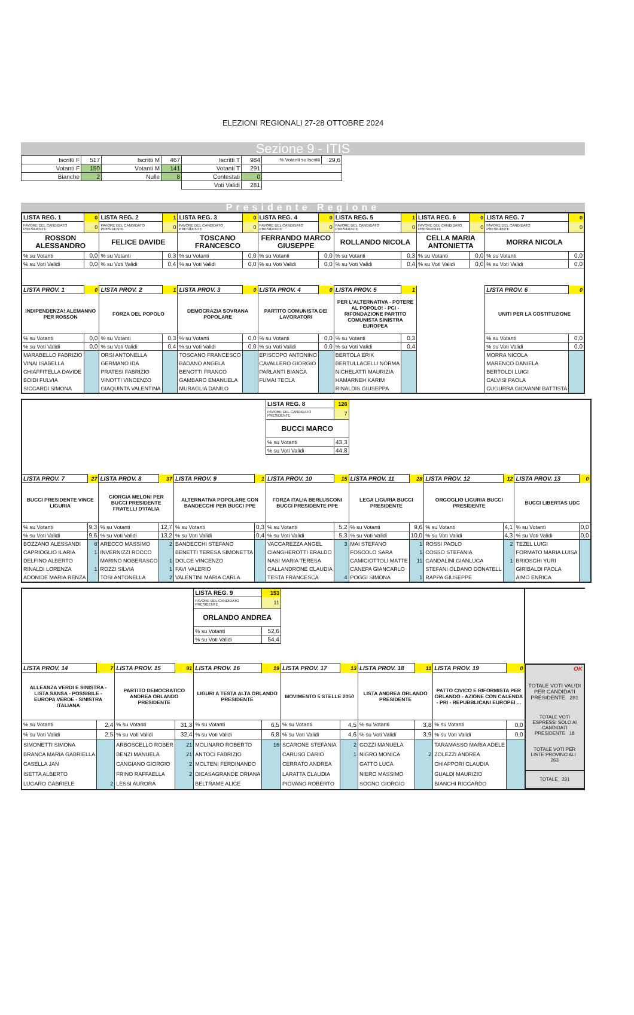ELEZIONI REGIONALI 27-28 OTTOBRE 2024
Sezione 9 - ITIS
| Iscritti F | 517 | Iscritti M | 467 | Iscritti T | 984 | % Votanti su Iscritti | 29,6 |
| Votanti F | 150 | Votanti M | 141 | Votanti T | 291 | | |
| Bianche | 2 | Nulle | 8 | Contestati | 0 | | |
| | | | | Voti Validi | 281 | | |
Presidente Regione
| LISTA REG. 1 | 0 | LISTA REG. 2 | 1 | LISTA REG. 3 | 0 | LISTA REG. 4 | 0 | LISTA REG. 5 | 1 | LISTA REG. 6 | 0 | LISTA REG. 7 | 0 |
| FAVORE DEL CANDIDATO PRESIDENTE | 0 | FAVORE DEL CANDIDATO PRESIDENTE | 0 | FAVORE DEL CANDIDATO PRESIDENTE | 0 | FAVORE DEL CANDIDATO PRESIDENTE | 0 | FAVORE DEL CANDIDATO PRESIDENTE | 0 | FAVORE DEL CANDIDATO PRESIDENTE | 0 | FAVORE DEL CANDIDATO PRESIDENTE | 0 |
| ROSSON ALESSANDRO | | FELICE DAVIDE | | TOSCANO FRANCESCO | | FERRANDO MARCO GIUSEPPE | | ROLLANDO NICOLA | | CELLA MARIA ANTONIETTA | | MORRA NICOLA | |
| % su Votanti | 0,0 | % su Votanti | 0,3 | % su Votanti | 0,0 | % su Votanti | 0,0 | % su Votanti | 0,3 | % su Votanti | 0,0 | % su Votanti | 0,0 |
| % su Voti Validi | 0,0 | % su Voti Validi | 0,4 | % su Voti Validi | 0,0 | % su Voti Validi | 0,0 | % su Voti Validi | 0,4 | % su Voti Validi | 0,0 | % su Voti Validi | 0,0 |
| LISTA PROV. 1 | 0 | LISTA PROV. 2 | 1 | LISTA PROV. 3 | 0 | LISTA PROV. 4 | 0 | LISTA PROV. 5 | 1 | | | LISTA PROV. 6 | 0 |
| INDIPENDENZA! ALEMANNO PER ROSSON | | FORZA DEL POPOLO | | DEMOCRAZIA SOVRANA POPOLARE | | PARTITO COMUNISTA DEI LAVORATORI | | PER L'ALTERNATIVA - POTERE AL POPOLO! - PCI - RIFONDAZIONE PARTITO COMUNISTA SINISTRA EUROPEA | | | | UNITI PER LA COSTITUZIONE | |
| % su Votanti | 0,0 | % su Votanti | 0,3 | % su Votanti | 0,0 | % su Votanti | 0,0 | % su Votanti | 0,3 | | | % su Votanti | 0,0 |
| % su Voti Validi | 0,0 | % su Voti Validi | 0,4 | % su Voti Validi | 0,0 | % su Voti Validi | 0,0 | % su Voti Validi | 0,4 | | | % su Voti Validi | 0,0 |
| MARABELLO FABRIZIO | | ORSI ANTONELLA | | TOSCANO FRANCESCO | | EPISCOPO ANTONINO | | BERTOLA ERIK | | | | MORRA NICOLA | |
| VINAI ISABELLA | | GERMANO IDA | | BADANO ANGELA | | CAVALLERO GIORGIO | | BERTULLACELLI NORMA | | | | MARENCO DANIELA | |
| CHIAFFITELLA DAVIDE | | PRATESI FABRIZIO | | BENOTTI FRANCO | | PARLANTI BIANCA | | NICHELATTI MAURIZIA | | | | BERTOLDI LUIGI | |
| BOIDI FULVIA | | VINOTTI VINCENZO | | GAMBARO EMANUELA | | FUMAI TECLA | | HAMARNEH KARIM | | | | CALVISI PAOLA | |
| SICCARDI SIMONA | | GIAQUINTA VALENTINA | | MURAGLIA DANILO | | | | RINALDIS GIUSEPPA | | | | CUGURRA GIOVANNI BATTISTA | |
| | | | | | | LISTA REG. 8 | 126 | | | | | | |
| | | | | | | FAVORE DEL CANDIDATO PRESIDENTE | 7 | | | | | | |
| | | | | | | BUCCI MARCO | | | | | | | |
| | | | | | | % su Votanti | 43,3 | | | | | | |
| | | | | | | % su Voti Validi | 44,8 | | | | | | |
| LISTA PROV. 7 | 27 | LISTA PROV. 8 | 37 | LISTA PROV. 9 | 1 | LISTA PROV. 10 | 15 | LISTA PROV. 11 | 28 | LISTA PROV. 12 | 12 | LISTA PROV. 13 | 0 |
| BUCCI PRESIDENTE VINCE LIGURIA | | GIORGIA MELONI PER BUCCI PRESIDENTE FRATELLI D'ITALIA | | ALTERNATIVA POPOLARE CON BANDECCHI PER BUCCI PPE | | FORZA ITALIA BERLUSCONI BUCCI PRESIDENTE PPE | | LEGA LIGURIA BUCCI PRESIDENTE | | ORGOGLIO LIGURIA BUCCI PRESIDENTE | | BUCCI LIBERTAS UDC | |
| % su Votanti | 9,3 | % su Votanti | 12,7 | % su Votanti | 0,3 | % su Votanti | 5,2 | % su Votanti | 9,6 | % su Votanti | 4,1 | % su Votanti | 0,0 |
| % su Voti Validi | 9,6 | % su Voti Validi | 13,2 | % su Voti Validi | 0,4 | % su Voti Validi | 5,3 | % su Voti Validi | 10,0 | % su Voti Validi | 4,3 | % su Voti Validi | 0,0 |
| BOZZANO ALESSANDI | 6 | ARECCO MASSIMO | 2 | BANDECCHI STEFANO | | VACCAREZZA ANGEL | 3 | MAI STEFANO | 1 | ROSSI PAOLO | 2 | TEZEL LUIGI | |
| CAPRIOGLIO ILARIA | 1 | INVERNIZZI ROCCO | | BENETTI TERESA SIMONETTA | | CIANGHEROTTI ERALDO | | FOSCOLO SARA | 1 | COSSO STEFANIA | | FORMATO MARIA LUISA | |
| DELFINO ALBERTO | | MARINO NOBERASCO | 1 | DOLCE VINCENZO | | NASI MARIA TERESA | | CAMICIOTTOLI MATTE | 11 | GANDALINI GIANLUCA | 1 | BRIOSCHI YURI | |
| RINALDI LORENZA | 1 | ROZZI SILVIA | 1 | FAVI VALERIO | | CALLANDRONE CLAUDIA | | CANEPA GIANCARLO | | STEFANI OLDANO DONATELL | | GIRIBALDI PAOLA | |
| ADONIDE MARIA RENZA | | TOSI ANTONELLA | 2 | VALENTINI MARIA CARLA | | TESTA FRANCESCA | 4 | POGGI SIMONA | 1 | RAPPA GIUSEPPE | | AIMO ENRICA | |
| | | | | LISTA REG. 9 | 153 | | | | | | | |
| | | | | FAVORE DEL CANDIDATO PRESIDENTE | 11 | | | | | | | |
| | | | | ORLANDO ANDREA | | | | | | | | |
| | | | | % su Votanti | 52,6 | | | | | | | |
| | | | | % su Voti Validi | 54,4 | | | | | | | |
| LISTA PROV. 14 | 7 | LISTA PROV. 15 | 91 | LISTA PROV. 16 | 19 | LISTA PROV. 17 | 13 | LISTA PROV. 18 | 11 | LISTA PROV. 19 | 0 | / OK / / TOTALE VOTI VALIDI PER CANDIDATI PRESIDENTE 281 / / TOTALE VOTI ESPRESSI SOLO AI CANDIDATI PRESIDENTE 18 / / TOTALE VOTI PER LISTE PROVINCIALI 263 / / TOTALE 291 / |
| ALLEANZA VERDI E SINISTRA - LISTA SANSA - POSSIBILE - EUROPA VERDE - SINISTRA ITALIANA | | PARTITO DEMOCRATICO ANDREA ORLANDO PRESIDENTE | | LIGURI A TESTA ALTA ORLANDO PRESIDENTE | | MOVIMENTO 5 STELLE 2050 | | LISTA ANDREA ORLANDO PRESIDENTE | | PATTO CIVICO E RIFORMISTA PER ORLANDO - AZIONE CON CALENDA - PRI - REPUBBLICANI EUROPEI ... | | |
| % su Votanti | 2,4 | % su Votanti | 31,3 | % su Votanti | 6,5 | % su Votanti | 4,5 | % su Votanti | 3,8 | % su Votanti | 0,0 | |
| % su Voti Validi | 2,5 | % su Voti Validi | 32,4 | % su Voti Validi | 6,8 | % su Voti Validi | 4,6 | % su Voti Validi | 3,9 | % su Voti Validi | 0,0 | |
| SIMONETTI SIMONA | | ARBOSCELLO ROBER | 21 | MOLINARO ROBERTO | 16 | SCARONE STEFANIA | 2 | GOZZI MANUELA | | TARAMASSO MARIA ADELE | | |
| BRANCA MARIA GABRIELLA | | BENZI MANUELA | 21 | ANTOCI FABRIZIO | | CARUSO DARIO | 1 | NIGRO MONICA | 2 | ZOLEZZI ANDREA | | |
| CASELLA JAN | | CANGIANO GIORGIO | 2 | MOLTENI FERDINANDO | | CERRATO ANDREA | | GATTO LUCA | | CHIAPPORI CLAUDIA | | |
| ISETTA ALBERTO | | FRINO RAFFAELLA | 2 | DICASAGRANDE ORIANA | | LARATTA CLAUDIA | | NIERO MASSIMO | | GUALDI MAURIZIO | | |
| LUGARO GABRIELE | 2 | LESSI AURORA | | BELTRAME ALICE | | PIOVANO ROBERTO | | SOGNO GIORGIO | | BIANCHI RICCARDO | | |